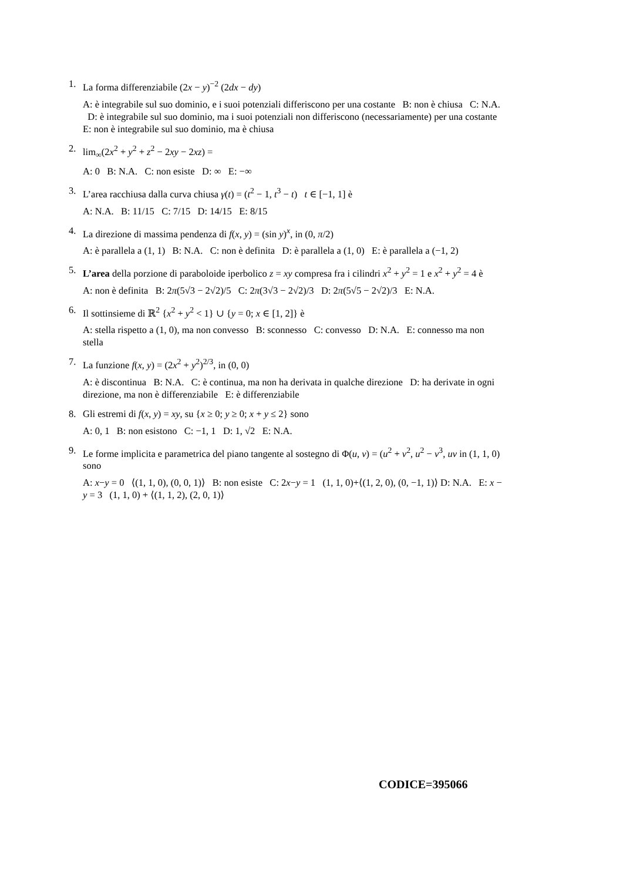1. La forma differenziabile (2x − y)<sup>−2</sup> (2dx − dy)
A: è integrabile sul suo dominio, e i suoi potenziali differiscono per una costante B: non è chiusa C: N.A. D: è integrabile sul suo dominio, ma i suoi potenziali non differiscono (necessariamente) per una costante E: non è integrabile sul suo dominio, ma è chiusa
2. lim<sub>∞</sub>(2x<sup>2</sup> + y<sup>2</sup> + z<sup>2</sup> − 2xy − 2xz) =
A: 0 B: N.A. C: non esiste D: ∞ E: −∞
3. L’area racchiusa dalla curva chiusa γ(t) = (t<sup>2</sup> − 1, t<sup>3</sup> − t) t ∈ [−1, 1] è
A: N.A. B: 11/15 C: 7/15 D: 14/15 E: 8/15
4. La direzione di massima pendenza di f(x, y) = (sin y)<sup>x</sup>, in (0, π/2)
A: è parallela a (1, 1) B: N.A. C: non è definita D: è parallela a (1, 0) E: è parallela a (−1, 2)
5. L’area della porzione di paraboloide iperbolico z = xy compresa fra i cilindri x<sup>2</sup> + y<sup>2</sup> = 1 e x<sup>2</sup> + y<sup>2</sup> = 4 è
A: non è definita B: 2π(5√3 − 2√2)/5 C: 2π(3√3 − 2√2)/3 D: 2π(5√5 − 2√2)/3 E: N.A.
6. Il sottinsieme di ℝ<sup>2</sup> {x<sup>2</sup> + y<sup>2</sup> < 1} ∪ {y = 0; x ∈ [1, 2]} è
A: stella rispetto a (1, 0), ma non convesso B: sconnesso C: convesso D: N.A. E: connesso ma non stella
7. La funzione f(x, y) = (2x<sup>2</sup> + y<sup>2</sup>)<sup>2/3</sup>, in (0, 0)
A: è discontinua B: N.A. C: è continua, ma non ha derivata in qualche direzione D: ha derivate in ogni direzione, ma non è differenziabile E: è differenziabile
8. Gli estremi di f(x, y) = xy, su {x ≥ 0; y ≥ 0; x + y ≤ 2} sono
A: 0, 1 B: non esistono C: −1, 1 D: 1, √2 E: N.A.
9. Le forme implicita e parametrica del piano tangente al sostegno di Φ(u, v) = (u<sup>2</sup> + v<sup>2</sup>, u<sup>2</sup> − v<sup>3</sup>, uv in (1, 1, 0) sono
A: x−y = 0 ⟨(1, 1, 0), (0, 0, 1)⟩ B: non esiste C: 2x−y = 1 (1, 1, 0)+⟨(1, 2, 0), (0, −1, 1)⟩ D: N.A. E: x − y = 3 (1, 1, 0) + ⟨(1, 1, 2), (2, 0, 1)⟩
CODICE=395066